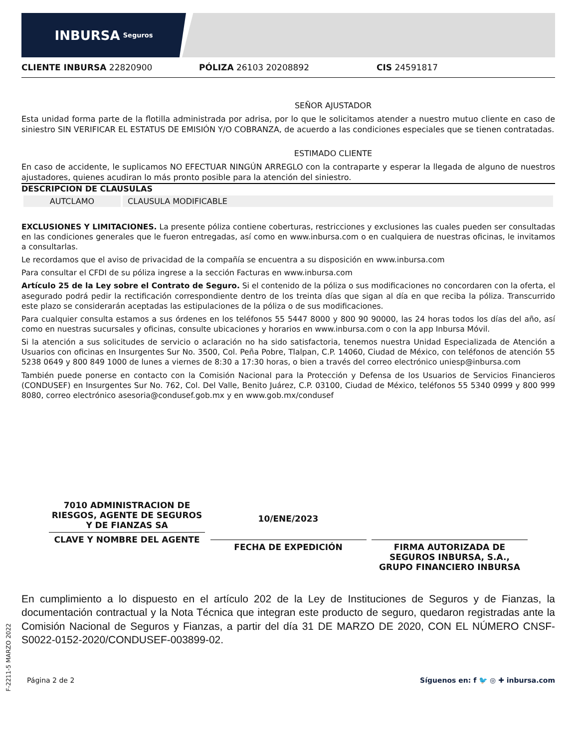F-2211-5 MARZO 2022
INBURSA Seguros
CLIENTE INBURSA 22820900 PÓLIZA 26103 20208892 CIS 24591817
SEÑOR AJUSTADOR
Esta unidad forma parte de la flotilla administrada por adrisa, por lo que le solicitamos atender a nuestro mutuo cliente en caso de siniestro SIN VERIFICAR EL ESTATUS DE EMISIÓN Y/O COBRANZA, de acuerdo a las condiciones especiales que se tienen contratadas.
ESTIMADO CLIENTE
En caso de accidente, le suplicamos NO EFECTUAR NINGÚN ARREGLO con la contraparte y esperar la llegada de alguno de nuestros ajustadores, quienes acudiran lo más pronto posible para la atención del siniestro.
DESCRIPCION DE CLAUSULAS
| AUTCLAMO | CLAUSULA MODIFICABLE |
EXCLUSIONES Y LIMITACIONES. La presente póliza contiene coberturas, restricciones y exclusiones las cuales pueden ser consultadas en las condiciones generales que le fueron entregadas, así como en www.inbursa.com o en cualquiera de nuestras oficinas, le invitamos a consultarlas.
Le recordamos que el aviso de privacidad de la compañía se encuentra a su disposición en www.inbursa.com
Para consultar el CFDI de su póliza ingrese a la sección Facturas en www.inbursa.com
Artículo 25 de la Ley sobre el Contrato de Seguro. Si el contenido de la póliza o sus modificaciones no concordaren con la oferta, el asegurado podrá pedir la rectificación correspondiente dentro de los treinta días que sigan al día en que reciba la póliza. Transcurrido este plazo se considerarán aceptadas las estipulaciones de la póliza o de sus modificaciones.
Para cualquier consulta estamos a sus órdenes en los teléfonos 55 5447 8000 y 800 90 90000, las 24 horas todos los días del año, así como en nuestras sucursales y oficinas, consulte ubicaciones y horarios en www.inbursa.com o con la app Inbursa Móvil.
Si la atención a sus solicitudes de servicio o aclaración no ha sido satisfactoria, tenemos nuestra Unidad Especializada de Atención a Usuarios con oficinas en Insurgentes Sur No. 3500, Col. Peña Pobre, Tlalpan, C.P. 14060, Ciudad de México, con teléfonos de atención 55 5238 0649 y 800 849 1000 de lunes a viernes de 8:30 a 17:30 horas, o bien a través del correo electrónico uniesp@inbursa.com
También puede ponerse en contacto con la Comisión Nacional para la Protección y Defensa de los Usuarios de Servicios Financieros (CONDUSEF) en Insurgentes Sur No. 762, Col. Del Valle, Benito Juárez, C.P. 03100, Ciudad de México, teléfonos 55 5340 0999 y 800 999 8080, correo electrónico asesoria@condusef.gob.mx y en www.gob.mx/condusef
7010 ADMINISTRACION DE RIESGOS, AGENTE DE SEGUROS Y DE FIANZAS SA
CLAVE Y NOMBRE DEL AGENTE
10/ENE/2023
FECHA DE EXPEDICIÓN
FIRMA AUTORIZADA DE SEGUROS INBURSA, S.A., GRUPO FINANCIERO INBURSA
En cumplimiento a lo dispuesto en el artículo 202 de la Ley de Instituciones de Seguros y de Fianzas, la documentación contractual y la Nota Técnica que integran este producto de seguro, quedaron registradas ante la Comisión Nacional de Seguros y Fianzas, a partir del día 31 DE MARZO DE 2020, CON EL NÚMERO CNSF-S0022-0152-2020/CONDUSEF-003899-02.
Página 2 de 2 Síguenos en: f 🐦 ◎ ✚ inbursa.com